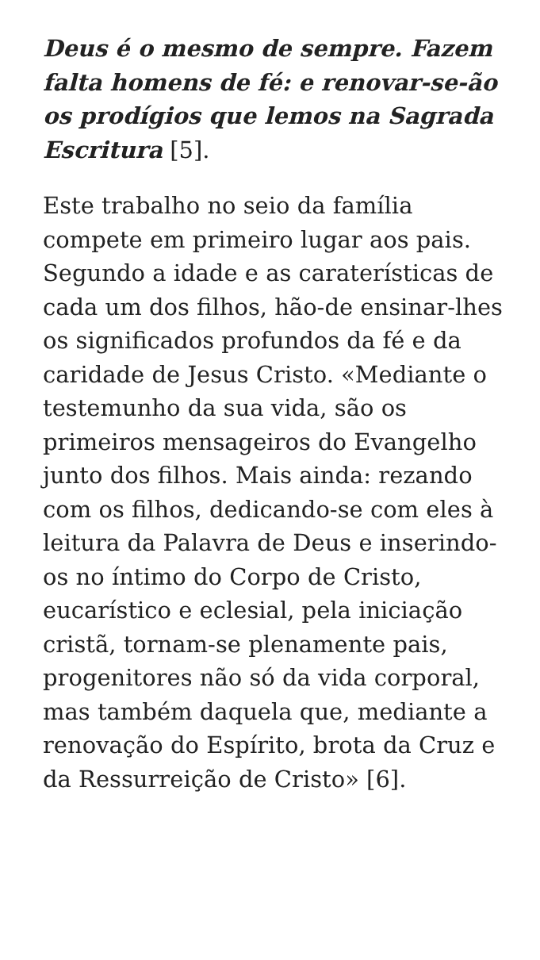Deus é o mesmo de sempre. Fazem falta homens de fé: e renovar-se-ão os prodígios que lemos na Sagrada Escritura [5].
Este trabalho no seio da família compete em primeiro lugar aos pais. Segundo a idade e as caraterísticas de cada um dos filhos, hão-de ensinar-lhes os significados profundos da fé e da caridade de Jesus Cristo. «Mediante o testemunho da sua vida, são os primeiros mensageiros do Evangelho junto dos filhos. Mais ainda: rezando com os filhos, dedicando-se com eles à leitura da Palavra de Deus e inserindo-os no íntimo do Corpo de Cristo, eucarístico e eclesial, pela iniciação cristã, tornam-se plenamente pais, progenitores não só da vida corporal, mas também daquela que, mediante a renovação do Espírito, brota da Cruz e da Ressurreição de Cristo» [6].